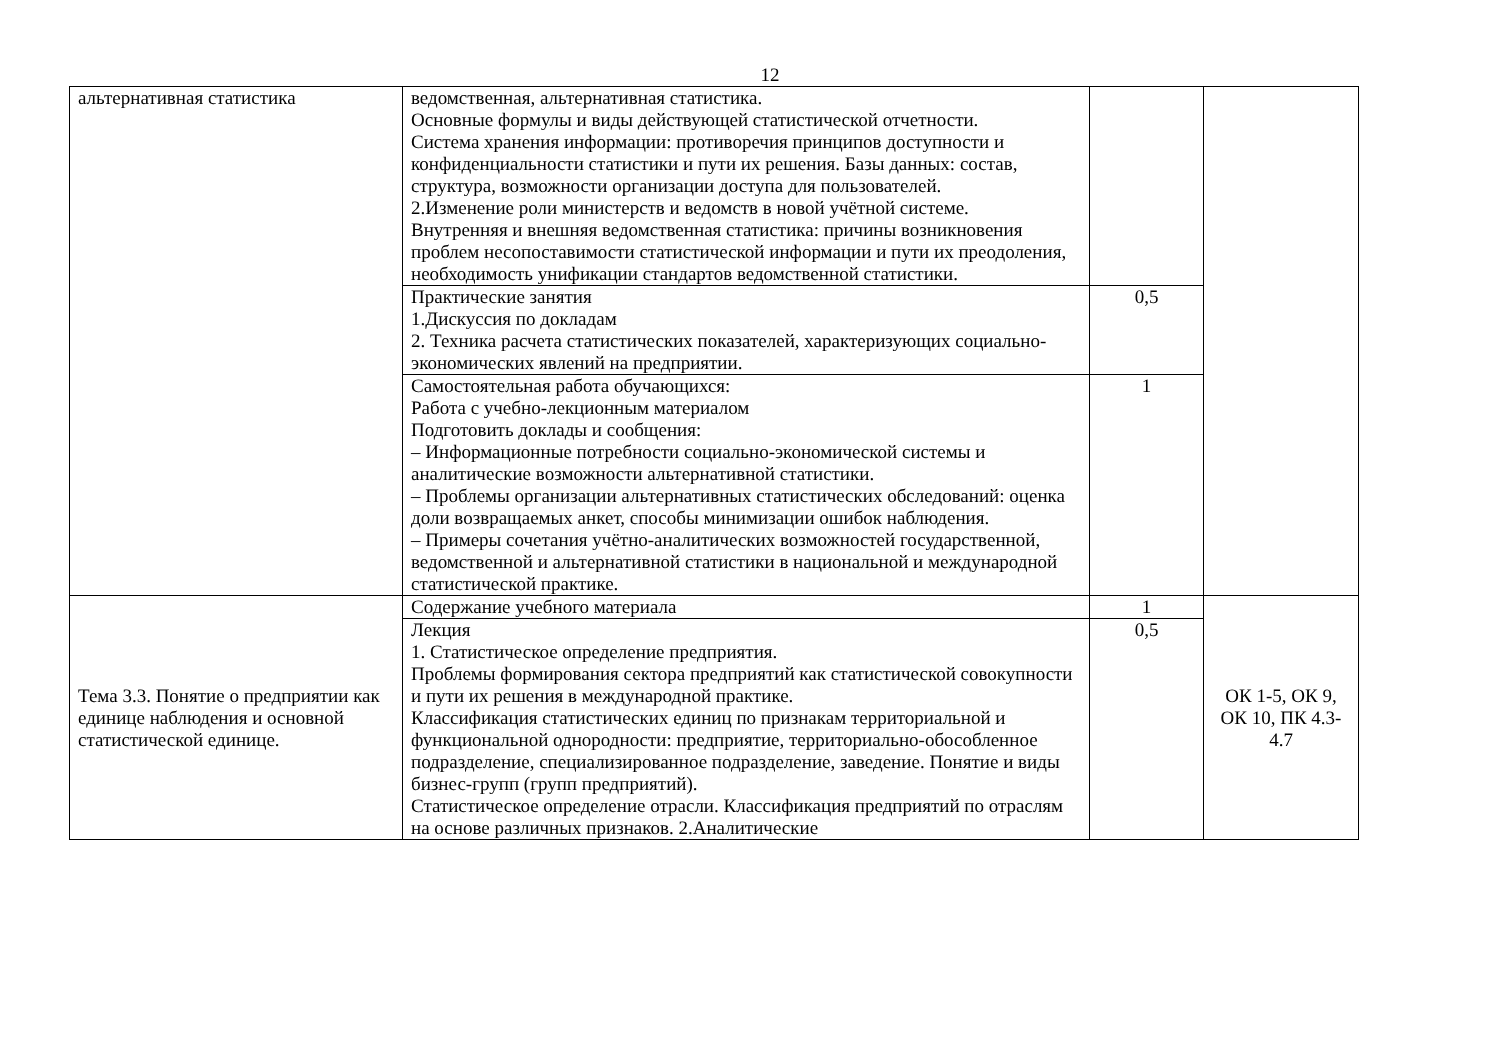12
| альтернативная статистика | ведомственная, альтернативная статистика. Основные формулы и виды действующей статистической отчетности. Система хранения информации: противоречия принципов доступности и конфиденциальности статистики и пути их решения. Базы данных: состав, структура, возможности организации доступа для пользователей. 2.Изменение роли министерств и ведомств в новой учётной системе. Внутренняя и внешняя ведомственная статистика: причины возникновения проблем несопоставимости статистической информации и пути их преодоления, необходимость унификации стандартов ведомственной статистики. | | |
| | Практические занятия 1.Дискуссия по докладам 2. Техника расчета статистических показателей, характеризующих социально-экономических явлений на предприятии. | 0,5 | |
| | Самостоятельная работа обучающихся: Работа с учебно-лекционным материалом Подготовить доклады и сообщения: – Информационные потребности социально-экономической системы и аналитические возможности альтернативной статистики. – Проблемы организации альтернативных статистических обследований: оценка доли возвращаемых анкет, способы минимизации ошибок наблюдения. – Примеры сочетания учётно-аналитических возможностей государственной, ведомственной и альтернативной статистики в национальной и международной статистической практике. | 1 | |
| Тема 3.3. Понятие о предприятии как единице наблюдения и основной статистической единице. | Содержание учебного материала | 1 | ОК 1-5, ОК 9, ОК 10, ПК 4.3-4.7 |
| | Лекция 1. Статистическое определение предприятия. Проблемы формирования сектора предприятий как статистической совокупности и пути их решения в международной практике. Классификация статистических единиц по признакам территориальной и функциональной однородности: предприятие, территориально-обособленное подразделение, специализированное подразделение, заведение. Понятие и виды бизнес-групп (групп предприятий). Статистическое определение отрасли. Классификация предприятий по отраслям на основе различных признаков. 2.Аналитические | 0,5 | |